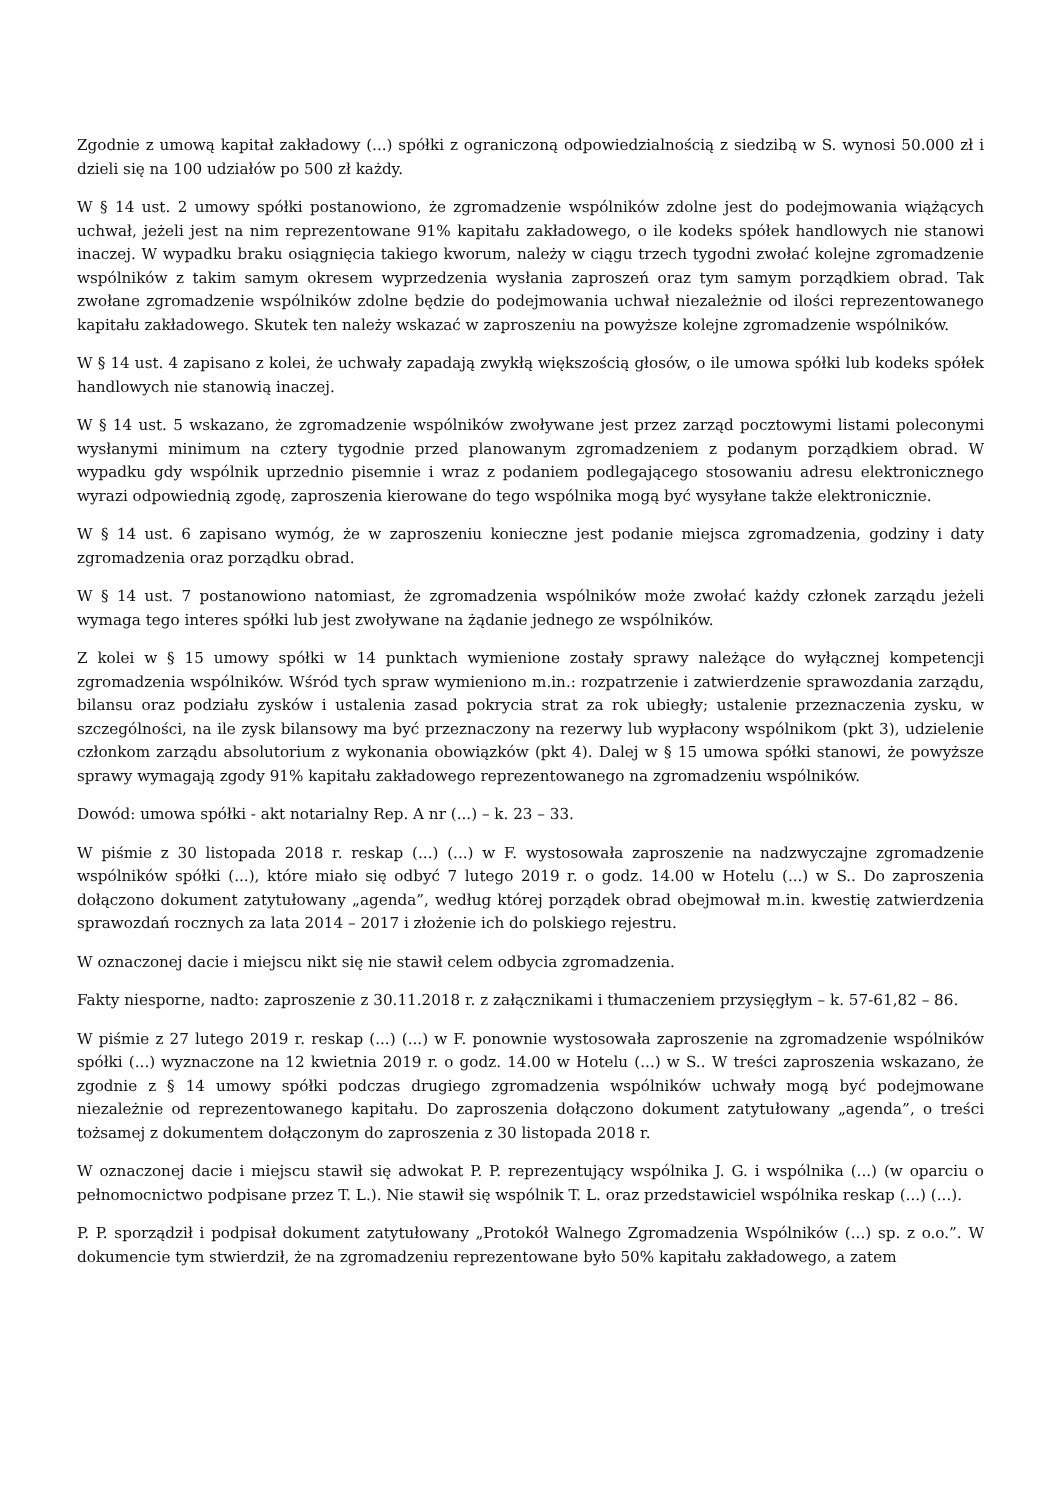Zgodnie z umową kapitał zakładowy (...) spółki z ograniczoną odpowiedzialnością z siedzibą w S. wynosi 50.000 zł i dzieli się na 100 udziałów po 500 zł każdy.
W § 14 ust. 2 umowy spółki postanowiono, że zgromadzenie wspólników zdolne jest do podejmowania wiążących uchwał, jeżeli jest na nim reprezentowane 91% kapitału zakładowego, o ile kodeks spółek handlowych nie stanowi inaczej. W wypadku braku osiągnięcia takiego kworum, należy w ciągu trzech tygodni zwołać kolejne zgromadzenie wspólników z takim samym okresem wyprzedzenia wysłania zaproszeń oraz tym samym porządkiem obrad. Tak zwołane zgromadzenie wspólników zdolne będzie do podejmowania uchwał niezależnie od ilości reprezentowanego kapitału zakładowego. Skutek ten należy wskazać w zaproszeniu na powyższe kolejne zgromadzenie wspólników.
W § 14 ust. 4 zapisano z kolei, że uchwały zapadają zwykłą większością głosów, o ile umowa spółki lub kodeks spółek handlowych nie stanowią inaczej.
W § 14 ust. 5 wskazano, że zgromadzenie wspólników zwoływane jest przez zarząd pocztowymi listami poleconymi wysłanymi minimum na cztery tygodnie przed planowanym zgromadzeniem z podanym porządkiem obrad. W wypadku gdy wspólnik uprzednio pisemnie i wraz z podaniem podlegającego stosowaniu adresu elektronicznego wyrazi odpowiednią zgodę, zaproszenia kierowane do tego wspólnika mogą być wysyłane także elektronicznie.
W § 14 ust. 6 zapisano wymóg, że w zaproszeniu konieczne jest podanie miejsca zgromadzenia, godziny i daty zgromadzenia oraz porządku obrad.
W § 14 ust. 7 postanowiono natomiast, że zgromadzenia wspólników może zwołać każdy członek zarządu jeżeli wymaga tego interes spółki lub jest zwoływane na żądanie jednego ze wspólników.
Z kolei w § 15 umowy spółki w 14 punktach wymienione zostały sprawy należące do wyłącznej kompetencji zgromadzenia wspólników. Wśród tych spraw wymieniono m.in.: rozpatrzenie i zatwierdzenie sprawozdania zarządu, bilansu oraz podziału zysków i ustalenia zasad pokrycia strat za rok ubiegły; ustalenie przeznaczenia zysku, w szczególności, na ile zysk bilansowy ma być przeznaczony na rezerwy lub wypłacony wspólnikom (pkt 3), udzielenie członkom zarządu absolutorium z wykonania obowiązków (pkt 4). Dalej w § 15 umowa spółki stanowi, że powyższe sprawy wymagają zgody 91% kapitału zakładowego reprezentowanego na zgromadzeniu wspólników.
Dowód: umowa spółki - akt notarialny Rep. A nr (...) – k. 23 – 33.
W piśmie z 30 listopada 2018 r. reskap (...) (...) w F. wystosowała zaproszenie na nadzwyczajne zgromadzenie wspólników spółki (...), które miało się odbyć 7 lutego 2019 r. o godz. 14.00 w Hotelu (...) w S.. Do zaproszenia dołączono dokument zatytułowany „agenda”, według której porządek obrad obejmował m.in. kwestię zatwierdzenia sprawozdań rocznych za lata 2014 – 2017 i złożenie ich do polskiego rejestru.
W oznaczonej dacie i miejscu nikt się nie stawił celem odbycia zgromadzenia.
Fakty niesporne, nadto: zaproszenie z 30.11.2018 r. z załącznikami i tłumaczeniem przysięgłym – k. 57-61,82 – 86.
W piśmie z 27 lutego 2019 r. reskap (...) (...) w F. ponownie wystosowała zaproszenie na zgromadzenie wspólników spółki (...) wyznaczone na 12 kwietnia 2019 r. o godz. 14.00 w Hotelu (...) w S.. W treści zaproszenia wskazano, że zgodnie z § 14 umowy spółki podczas drugiego zgromadzenia wspólników uchwały mogą być podejmowane niezależnie od reprezentowanego kapitału. Do zaproszenia dołączono dokument zatytułowany „agenda”, o treści tożsamej z dokumentem dołączonym do zaproszenia z 30 listopada 2018 r.
W oznaczonej dacie i miejscu stawił się adwokat P. P. reprezentujący wspólnika J. G. i wspólnika (...) (w oparciu o pełnomocnictwo podpisane przez T. L.). Nie stawił się wspólnik T. L. oraz przedstawiciel wspólnika reskap (...) (...).
P. P. sporządził i podpisał dokument zatytułowany „Protokół Walnego Zgromadzenia Wspólników (...) sp. z o.o.”. W dokumencie tym stwierdził, że na zgromadzeniu reprezentowane było 50% kapitału zakładowego, a zatem